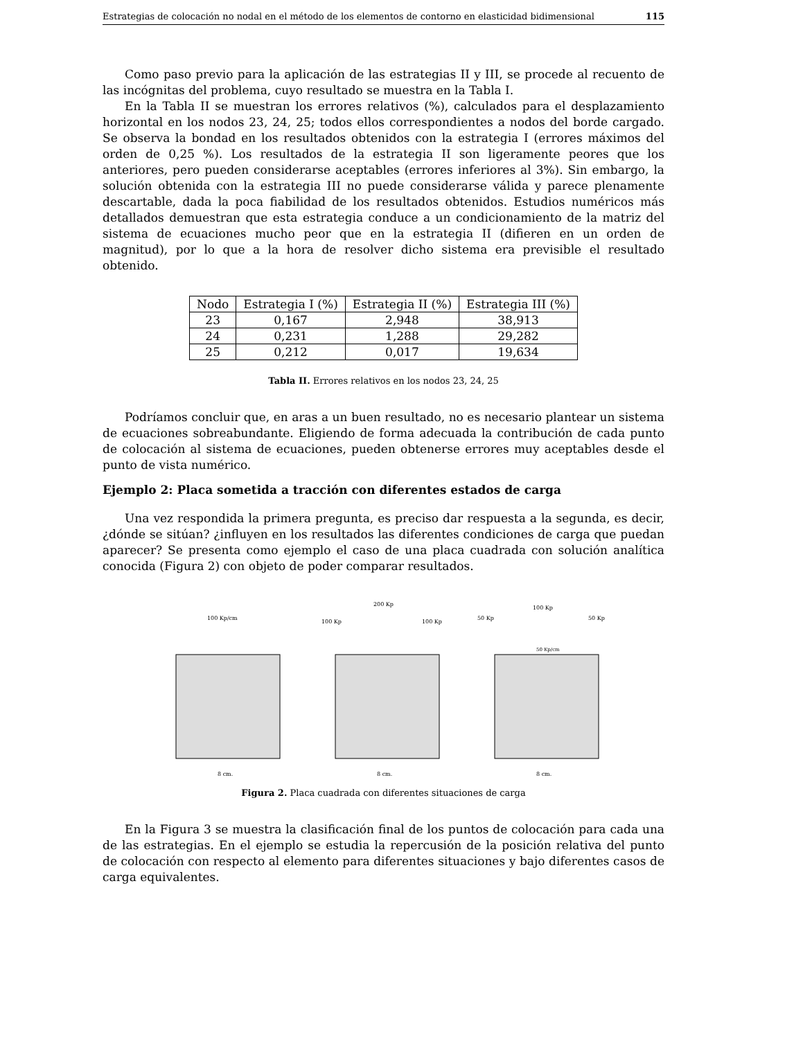Estrategias de colocación no nodal en el método de los elementos de contorno en elasticidad bidimensional 115
Como paso previo para la aplicación de las estrategias II y III, se procede al recuento de las incógnitas del problema, cuyo resultado se muestra en la Tabla I.
En la Tabla II se muestran los errores relativos (%), calculados para el desplazamiento horizontal en los nodos 23, 24, 25; todos ellos correspondientes a nodos del borde cargado. Se observa la bondad en los resultados obtenidos con la estrategia I (errores máximos del orden de 0,25 %). Los resultados de la estrategia II son ligeramente peores que los anteriores, pero pueden considerarse aceptables (errores inferiores al 3%). Sin embargo, la solución obtenida con la estrategia III no puede considerarse válida y parece plenamente descartable, dada la poca fiabilidad de los resultados obtenidos. Estudios numéricos más detallados demuestran que esta estrategia conduce a un condicionamiento de la matriz del sistema de ecuaciones mucho peor que en la estrategia II (difieren en un orden de magnitud), por lo que a la hora de resolver dicho sistema era previsible el resultado obtenido.
| Nodo | Estrategia I (%) | Estrategia II (%) | Estrategia III (%) |
| --- | --- | --- | --- |
| 23 | 0,167 | 2,948 | 38,913 |
| 24 | 0,231 | 1,288 | 29,282 |
| 25 | 0,212 | 0,017 | 19,634 |
Tabla II. Errores relativos en los nodos 23, 24, 25
Podríamos concluir que, en aras a un buen resultado, no es necesario plantear un sistema de ecuaciones sobreabundante. Eligiendo de forma adecuada la contribución de cada punto de colocación al sistema de ecuaciones, pueden obtenerse errores muy aceptables desde el punto de vista numérico.
Ejemplo 2: Placa sometida a tracción con diferentes estados de carga
Una vez respondida la primera pregunta, es preciso dar respuesta a la segunda, es decir, ¿dónde se sitúan? ¿influyen en los resultados las diferentes condiciones de carga que puedan aparecer? Se presenta como ejemplo el caso de una placa cuadrada con solución analítica conocida (Figura 2) con objeto de poder comparar resultados.
100 Kp/cm
8 cm.
100 Kp
200 Kp
100 Kp
8 cm.
50 Kp
100 Kp
50 Kp
50 Kp/cm
8 cm.
Figura 2. Placa cuadrada con diferentes situaciones de carga
En la Figura 3 se muestra la clasificación final de los puntos de colocación para cada una de las estrategias. En el ejemplo se estudia la repercusión de la posición relativa del punto de colocación con respecto al elemento para diferentes situaciones y bajo diferentes casos de carga equivalentes.